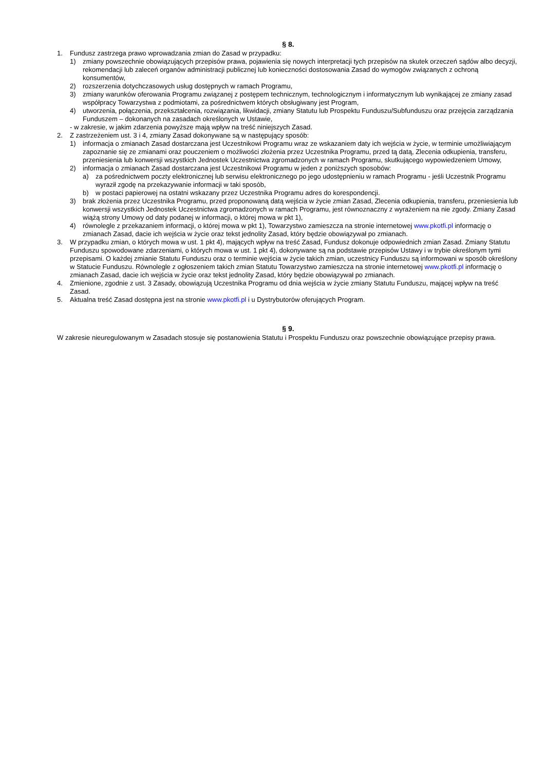§ 8.
1. Fundusz zastrzega prawo wprowadzania zmian do Zasad w przypadku:
1) zmiany powszechnie obowiązujących przepisów prawa, pojawienia się nowych interpretacji tych przepisów na skutek orzeczeń sądów albo decyzji, rekomendacji lub zaleceń organów administracji publicznej lub konieczności dostosowania Zasad do wymogów związanych z ochroną konsumentów,
2) rozszerzenia dotychczasowych usług dostępnych w ramach Programu,
3) zmiany warunków oferowania Programu związanej z postępem technicznym, technologicznym i informatycznym lub wynikającej ze zmiany zasad współpracy Towarzystwa z podmiotami, za pośrednictwem których obsługiwany jest Program,
4) utworzenia, połączenia, przekształcenia, rozwiązania, likwidacji, zmiany Statutu lub Prospektu Funduszu/Subfunduszu oraz przejęcia zarządzania Funduszem – dokonanych na zasadach określonych w Ustawie,
- w zakresie, w jakim zdarzenia powyższe mają wpływ na treść niniejszych Zasad.
2. Z zastrzeżeniem ust. 3 i 4, zmiany Zasad dokonywane są w następujący sposób:
1) informacja o zmianach Zasad dostarczana jest Uczestnikowi Programu wraz ze wskazaniem daty ich wejścia w życie, w terminie umożliwiającym zapoznanie się ze zmianami oraz pouczeniem o możliwości złożenia przez Uczestnika Programu, przed tą datą, Zlecenia odkupienia, transferu, przeniesienia lub konwersji wszystkich Jednostek Uczestnictwa zgromadzonych w ramach Programu, skutkującego wypowiedzeniem Umowy,
2) informacja o zmianach Zasad dostarczana jest Uczestnikowi Programu w jeden z poniższych sposobów:
a) za pośrednictwem poczty elektronicznej lub serwisu elektronicznego po jego udostępnieniu w ramach Programu - jeśli Uczestnik Programu wyraził zgodę na przekazywanie informacji w taki sposób,
b) w postaci papierowej na ostatni wskazany przez Uczestnika Programu adres do korespondencji.
3) brak złożenia przez Uczestnika Programu, przed proponowaną datą wejścia w życie zmian Zasad, Zlecenia odkupienia, transferu, przeniesienia lub konwersji wszystkich Jednostek Uczestnictwa zgromadzonych w ramach Programu, jest równoznaczny z wyrażeniem na nie zgody. Zmiany Zasad wiążą strony Umowy od daty podanej w informacji, o której mowa w pkt 1),
4) równolegle z przekazaniem informacji, o której mowa w pkt 1), Towarzystwo zamieszcza na stronie internetowej www.pkotfi.pl informację o zmianach Zasad, dacie ich wejścia w życie oraz tekst jednolity Zasad, który będzie obowiązywał po zmianach.
3. W przypadku zmian, o których mowa w ust. 1 pkt 4), mających wpływ na treść Zasad, Fundusz dokonuje odpowiednich zmian Zasad. Zmiany Statutu Funduszu spowodowane zdarzeniami, o których mowa w ust. 1 pkt 4), dokonywane są na podstawie przepisów Ustawy i w trybie określonym tymi przepisami. O każdej zmianie Statutu Funduszu oraz o terminie wejścia w życie takich zmian, uczestnicy Funduszu są informowani w sposób określony w Statucie Funduszu. Równolegle z ogłoszeniem takich zmian Statutu Towarzystwo zamieszcza na stronie internetowej www.pkotfi.pl informację o zmianach Zasad, dacie ich wejścia w życie oraz tekst jednolity Zasad, który będzie obowiązywał po zmianach.
4. Zmienione, zgodnie z ust. 3 Zasady, obowiązują Uczestnika Programu od dnia wejścia w życie zmiany Statutu Funduszu, mającej wpływ na treść Zasad.
5. Aktualna treść Zasad dostępna jest na stronie www.pkotfi.pl i u Dystrybutorów oferujących Program.
§ 9.
W zakresie nieuregulowanym w Zasadach stosuje się postanowienia Statutu i Prospektu Funduszu oraz powszechnie obowiązujące przepisy prawa.